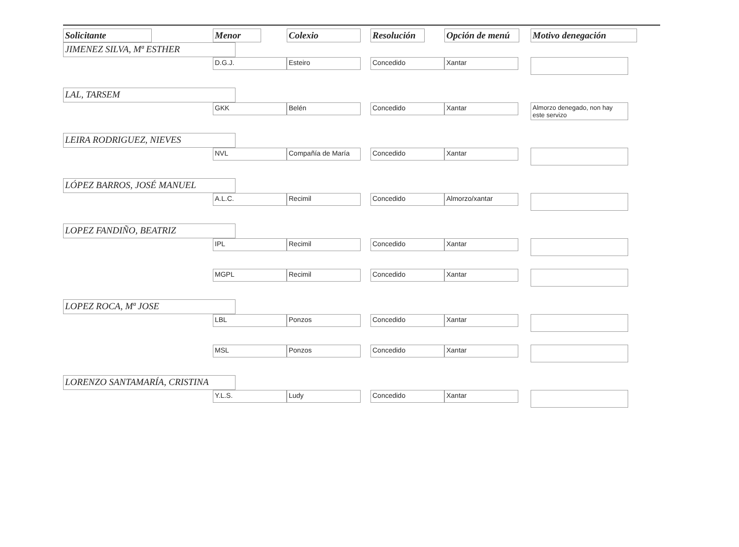| Solicitante | Menor | Colexio | Resolución | Opción de menú | Motivo denegación |
| --- | --- | --- | --- | --- | --- |
| JIMENEZ SILVA, Mª ESTHER | | | | | |
| | D.G.J. | Esteiro | Concedido | Xantar | |
| LAL, TARSEM | | | | | |
| | GKK | Belén | Concedido | Xantar | Almorzo denegado, non hay este servizo |
| LEIRA RODRIGUEZ, NIEVES | | | | | |
| | NVL | Compañía de María | Concedido | Xantar | |
| LÓPEZ BARROS, JOSÉ MANUEL | | | | | |
| | A.L.C. | Recimil | Concedido | Almorzo/xantar | |
| LOPEZ FANDIÑO, BEATRIZ | | | | | |
| | IPL | Recimil | Concedido | Xantar | |
| | MGPL | Recimil | Concedido | Xantar | |
| LOPEZ ROCA, Mª JOSE | | | | | |
| | LBL | Ponzos | Concedido | Xantar | |
| | MSL | Ponzos | Concedido | Xantar | |
| LORENZO SANTAMARÍA, CRISTINA | | | | | |
| | Y.L.S. | Ludy | Concedido | Xantar | |